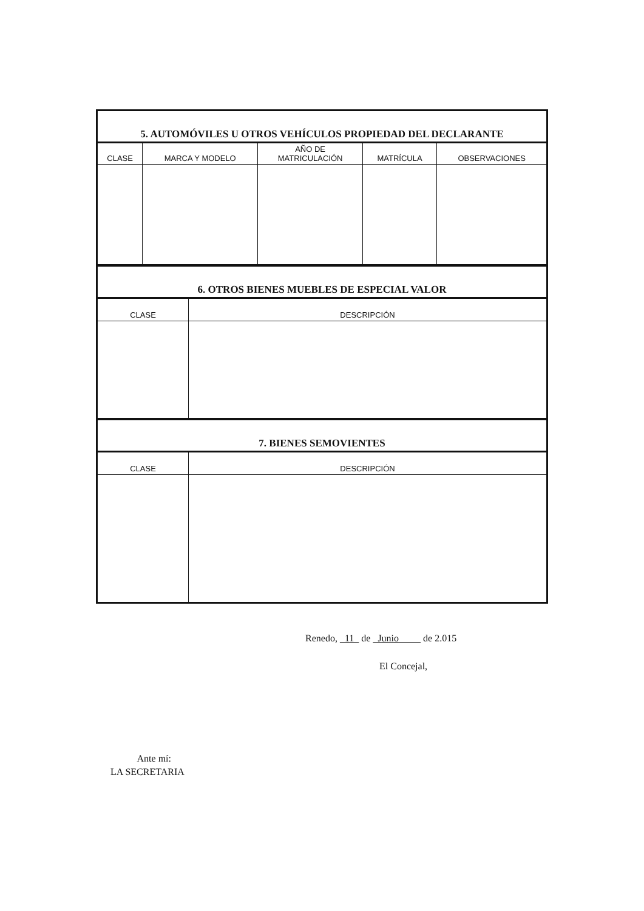| 5. AUTOMÓVILES U OTROS VEHÍCULOS PROPIEDAD DEL DECLARANTE | | | | |
| --- | --- | --- | --- | --- |
| CLASE | MARCA Y MODELO | AÑO DE MATRICULACIÓN | MATRÍCULA | OBSERVACIONES |
| 6. OTROS BIENES MUEBLES DE ESPECIAL VALOR | |
| --- | --- |
| CLASE | DESCRIPCIÓN |
| 7. BIENES SEMOVIENTES | |
| --- | --- |
| CLASE | DESCRIPCIÓN |
Renedo, 11 de Junio de 2.015
El Concejal,
Ante mí:
LA SECRETARIA